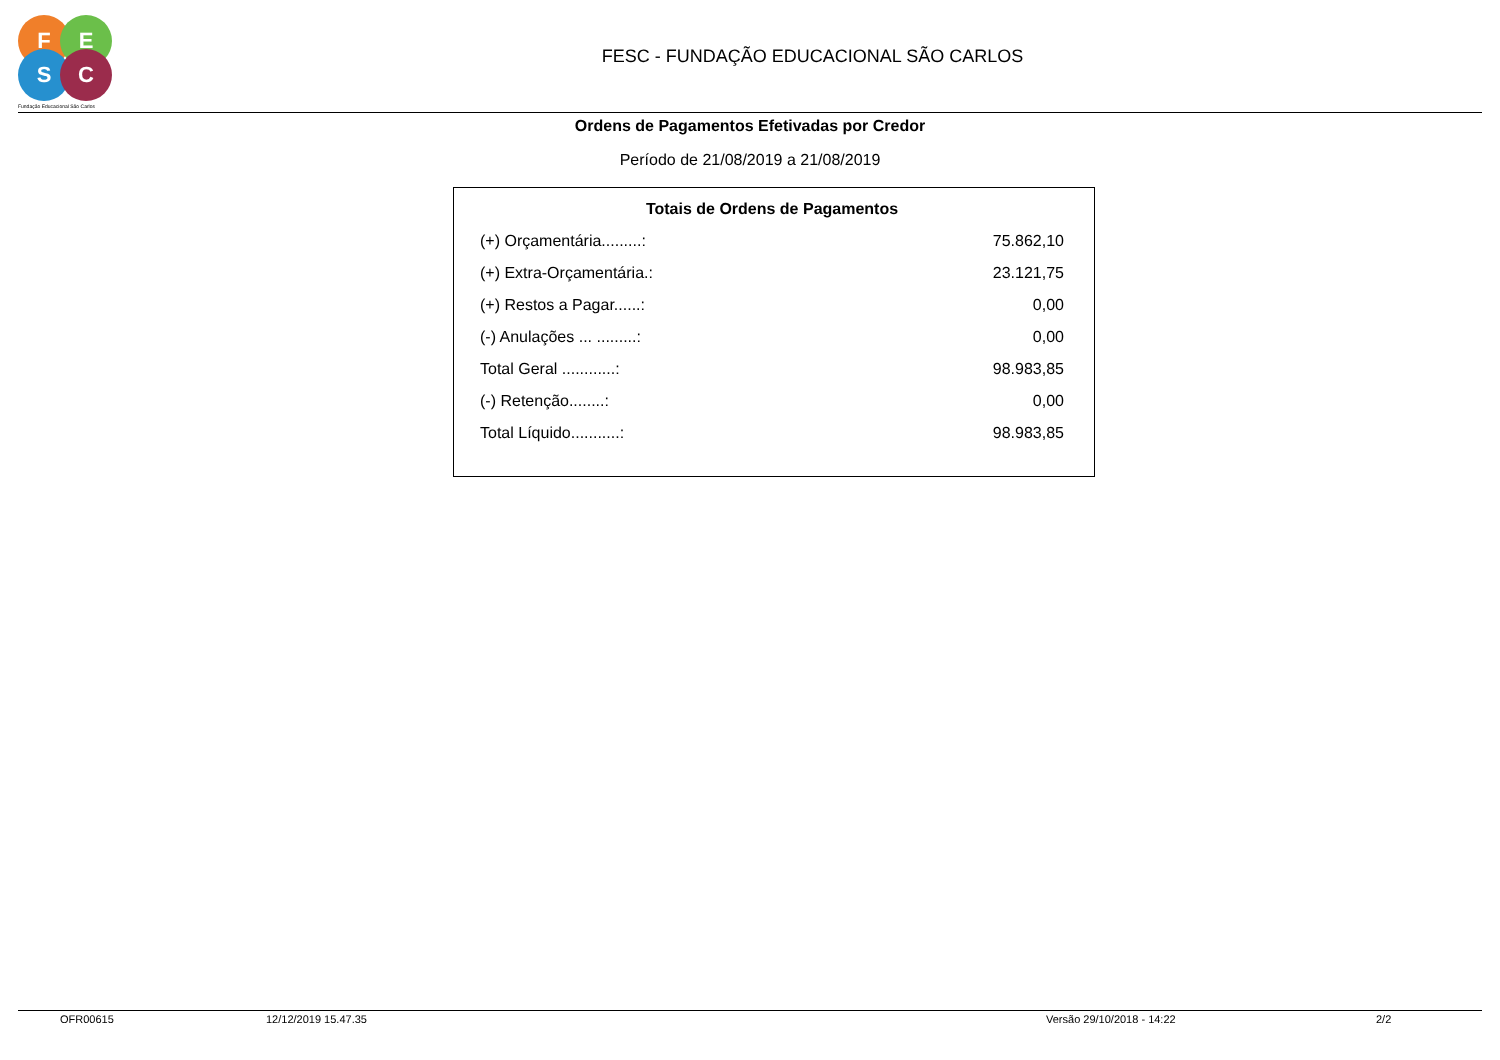F E
S C
Fundação Educacional São Carlos
FESC - FUNDAÇÃO EDUCACIONAL SÃO CARLOS
Ordens de Pagamentos Efetivadas por Credor
Período de 21/08/2019 a 21/08/2019
Totais de Ordens de Pagamentos
| (+) Orçamentária.........: | 75.862,10 |
| (+) Extra-Orçamentária.: | 23.121,75 |
| (+) Restos a Pagar......: | 0,00 |
| (-) Anulações ... .........: | 0,00 |
| Total Geral ............: | 98.983,85 |
| (-) Retenção........: | 0,00 |
| Total Líquido...........: | 98.983,85 |
OFR00615 12/12/2019 15.47.35 Versão 29/10/2018 - 14:22 2/2